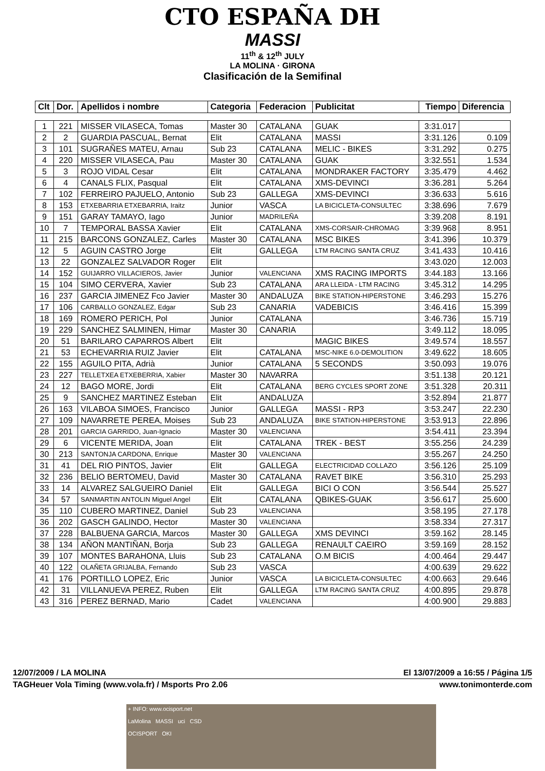CTO ESPAÑA DH
MASSI
11<sup>th</sup> & 12<sup>th</sup> JULY
LA MOLINA · GIRONA
Clasificación de la Semifinal
| Clt | Dor. | Apellidos i nombre | Categoria | Federacion | Publicitat | Tiempo | Diferencia |
| --- | --- | --- | --- | --- | --- | --- | --- |
| 1 | 221 | MISSER VILASECA, Tomas | Master 30 | CATALANA | GUAK | 3:31.017 | |
| 2 | 2 | GUARDIA PASCUAL, Bernat | Elit | CATALANA | MASSI | 3:31.126 | 0.109 |
| 3 | 101 | SUGRAÑES MATEU, Arnau | Sub 23 | CATALANA | MELIC - BIKES | 3:31.292 | 0.275 |
| 4 | 220 | MISSER VILASECA, Pau | Master 30 | CATALANA | GUAK | 3:32.551 | 1.534 |
| 5 | 3 | ROJO VIDAL Cesar | Elit | CATALANA | MONDRAKER FACTORY | 3:35.479 | 4.462 |
| 6 | 4 | CANALS FLIX, Pasqual | Elit | CATALANA | XMS-DEVINCI | 3:36.281 | 5.264 |
| 7 | 102 | FERREIRO PAJUELO, Antonio | Sub 23 | GALLEGA | XMS-DEVINCI | 3:36.633 | 5.616 |
| 8 | 153 | ETXEBARRIA ETXEBARRIA, Iraitz | Junior | VASCA | LA BICICLETA-CONSULTEC | 3:38.696 | 7.679 |
| 9 | 151 | GARAY TAMAYO, Iago | Junior | MADRILEÑA | | 3:39.208 | 8.191 |
| 10 | 7 | TEMPORAL BASSA Xavier | Elit | CATALANA | XMS-CORSAIR-CHROMAG | 3:39.968 | 8.951 |
| 11 | 215 | BARCONS GONZALEZ, Carles | Master 30 | CATALANA | MSC BIKES | 3:41.396 | 10.379 |
| 12 | 5 | AGUIN CASTRO Jorge | Elit | GALLEGA | LTM RACING SANTA CRUZ | 3:41.433 | 10.416 |
| 13 | 22 | GONZALEZ SALVADOR Roger | Elit | | | 3:43.020 | 12.003 |
| 14 | 152 | GUIJARRO VILLACIEROS, Javier | Junior | VALENCIANA | XMS RACING IMPORTS | 3:44.183 | 13.166 |
| 15 | 104 | SIMO CERVERA, Xavier | Sub 23 | CATALANA | ARA LLEIDA - LTM RACING | 3:45.312 | 14.295 |
| 16 | 237 | GARCIA JIMENEZ Fco Javier | Master 30 | ANDALUZA | BIKE STATION-HIPERSTONE | 3:46.293 | 15.276 |
| 17 | 106 | CARBALLO GONZALEZ, Edgar | Sub 23 | CANARIA | VADEBICIS | 3:46.416 | 15.399 |
| 18 | 169 | ROMERO PERICH, Pol | Junior | CATALANA | | 3:46.736 | 15.719 |
| 19 | 229 | SANCHEZ SALMINEN, Himar | Master 30 | CANARIA | | 3:49.112 | 18.095 |
| 20 | 51 | BARILARO CAPARROS Albert | Elit | | MAGIC BIKES | 3:49.574 | 18.557 |
| 21 | 53 | ECHEVARRIA RUIZ Javier | Elit | CATALANA | MSC-NIKE 6.0-DEMOLITION | 3:49.622 | 18.605 |
| 22 | 155 | AGUILO PITA, Adrià | Junior | CATALANA | 5 SECONDS | 3:50.093 | 19.076 |
| 23 | 227 | TELLETXEA ETXEBERRIA, Xabier | Master 30 | NAVARRA | | 3:51.138 | 20.121 |
| 24 | 12 | BAGO MORE, Jordi | Elit | CATALANA | BERG CYCLES SPORT ZONE | 3:51.328 | 20.311 |
| 25 | 9 | SANCHEZ MARTINEZ Esteban | Elit | ANDALUZA | | 3:52.894 | 21.877 |
| 26 | 163 | VILABOA SIMOES, Francisco | Junior | GALLEGA | MASSI - RP3 | 3:53.247 | 22.230 |
| 27 | 109 | NAVARRETE PEREA, Moises | Sub 23 | ANDALUZA | BIKE STATION-HIPERSTONE | 3:53.913 | 22.896 |
| 28 | 201 | GARCIA GARRIDO, Juan-Ignacio | Master 30 | VALENCIANA | | 3:54.411 | 23.394 |
| 29 | 6 | VICENTE MERIDA, Joan | Elit | CATALANA | TREK - BEST | 3:55.256 | 24.239 |
| 30 | 213 | SANTONJA CARDONA, Enrique | Master 30 | VALENCIANA | | 3:55.267 | 24.250 |
| 31 | 41 | DEL RIO PINTOS, Javier | Elit | GALLEGA | ELECTRICIDAD COLLAZO | 3:56.126 | 25.109 |
| 32 | 236 | BELIO BERTOMEU, David | Master 30 | CATALANA | RAVET BIKE | 3:56.310 | 25.293 |
| 33 | 14 | ALVAREZ SALGUEIRO Daniel | Elit | GALLEGA | BICI O CON | 3:56.544 | 25.527 |
| 34 | 57 | SANMARTIN ANTOLIN Miguel Angel | Elit | CATALANA | QBIKES-GUAK | 3:56.617 | 25.600 |
| 35 | 110 | CUBERO MARTINEZ, Daniel | Sub 23 | VALENCIANA | | 3:58.195 | 27.178 |
| 36 | 202 | GASCH GALINDO, Hector | Master 30 | VALENCIANA | | 3:58.334 | 27.317 |
| 37 | 228 | BALBUENA GARCIA, Marcos | Master 30 | GALLEGA | XMS DEVINCI | 3:59.162 | 28.145 |
| 38 | 134 | AÑON MANTIÑAN, Borja | Sub 23 | GALLEGA | RENAULT CAEIRO | 3:59.169 | 28.152 |
| 39 | 107 | MONTES BARAHONA, Lluis | Sub 23 | CATALANA | O.M BICIS | 4:00.464 | 29.447 |
| 40 | 122 | OLAÑETA GRIJALBA, Fernando | Sub 23 | VASCA | | 4:00.639 | 29.622 |
| 41 | 176 | PORTILLO LOPEZ, Eric | Junior | VASCA | LA BICICLETA-CONSULTEC | 4:00.663 | 29.646 |
| 42 | 31 | VILLANUEVA PEREZ, Ruben | Elit | GALLEGA | LTM RACING SANTA CRUZ | 4:00.895 | 29.878 |
| 43 | 316 | PEREZ BERNAD, Mario | Cadet | VALENCIANA | | 4:00.900 | 29.883 |
12/07/2009 / LA MOLINA El 13/07/2009 a 16:55 / Página 1/5
TAGHeuer Vola Timing (www.vola.fr) / Msports Pro 2.06 www.tonimonterde.com
+ INFO: www.ocisport.net
LaMolina MASSI uci CSD
OCISPORT OKI